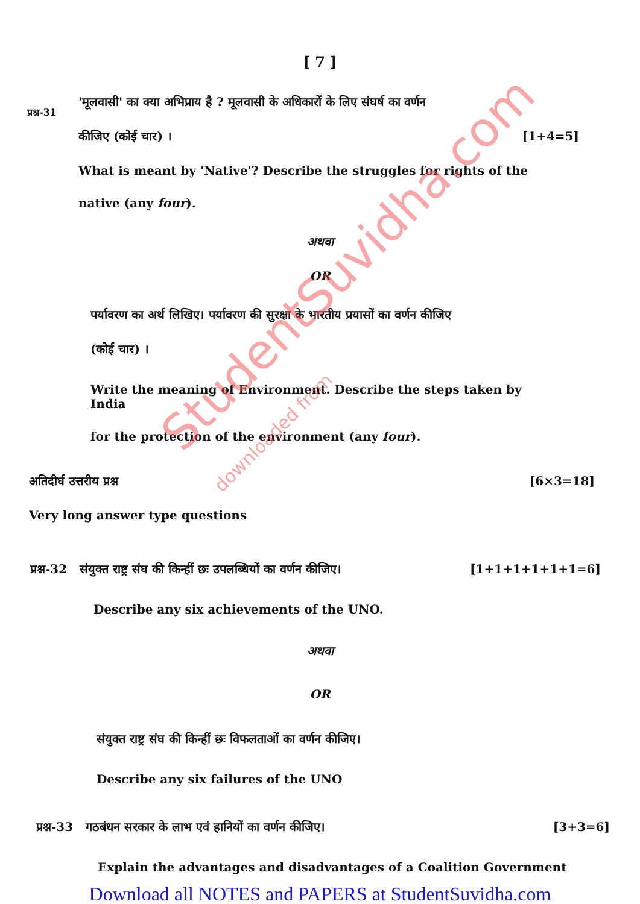[ 7 ]
प्रश्न-31
'मूलवासी' का क्या अभिप्राय है ? मूलवासी के अधिकारों के लिए संघर्ष का वर्णन
कीजिए (कोई चार) । [1+4=5]
What is meant by 'Native'? Describe the struggles for rights of the
native (any four).
अथवा
OR
पर्यावरण का अर्थ लिखिए। पर्यावरण की सुरक्षा के भारतीय प्रयासों का वर्णन कीजिए
(कोई चार) ।
Write the meaning of Environment. Describe the steps taken by India
for the protection of the environment (any four).
अतिदीर्घ उत्तरीय प्रश्न [6×3=18]
Very long answer type questions
प्रश्न-32 संयुक्त राष्ट्र संघ की किन्हीं छः उपलब्धियों का वर्णन कीजिए। [1+1+1+1+1+1=6]
Describe any six achievements of the UNO.
अथवा
OR
संयुक्त राष्ट्र संघ की किन्हीं छः विफलताओं का वर्णन कीजिए।
Describe any six failures of the UNO
प्रश्न-33 गठबंधन सरकार के लाभ एवं हानियों का वर्णन कीजिए। [3+3=6]
Explain the advantages and disadvantages of a Coalition Government
StudentSuvidha.com
downloaded from
Download all NOTES and PAPERS at StudentSuvidha.com